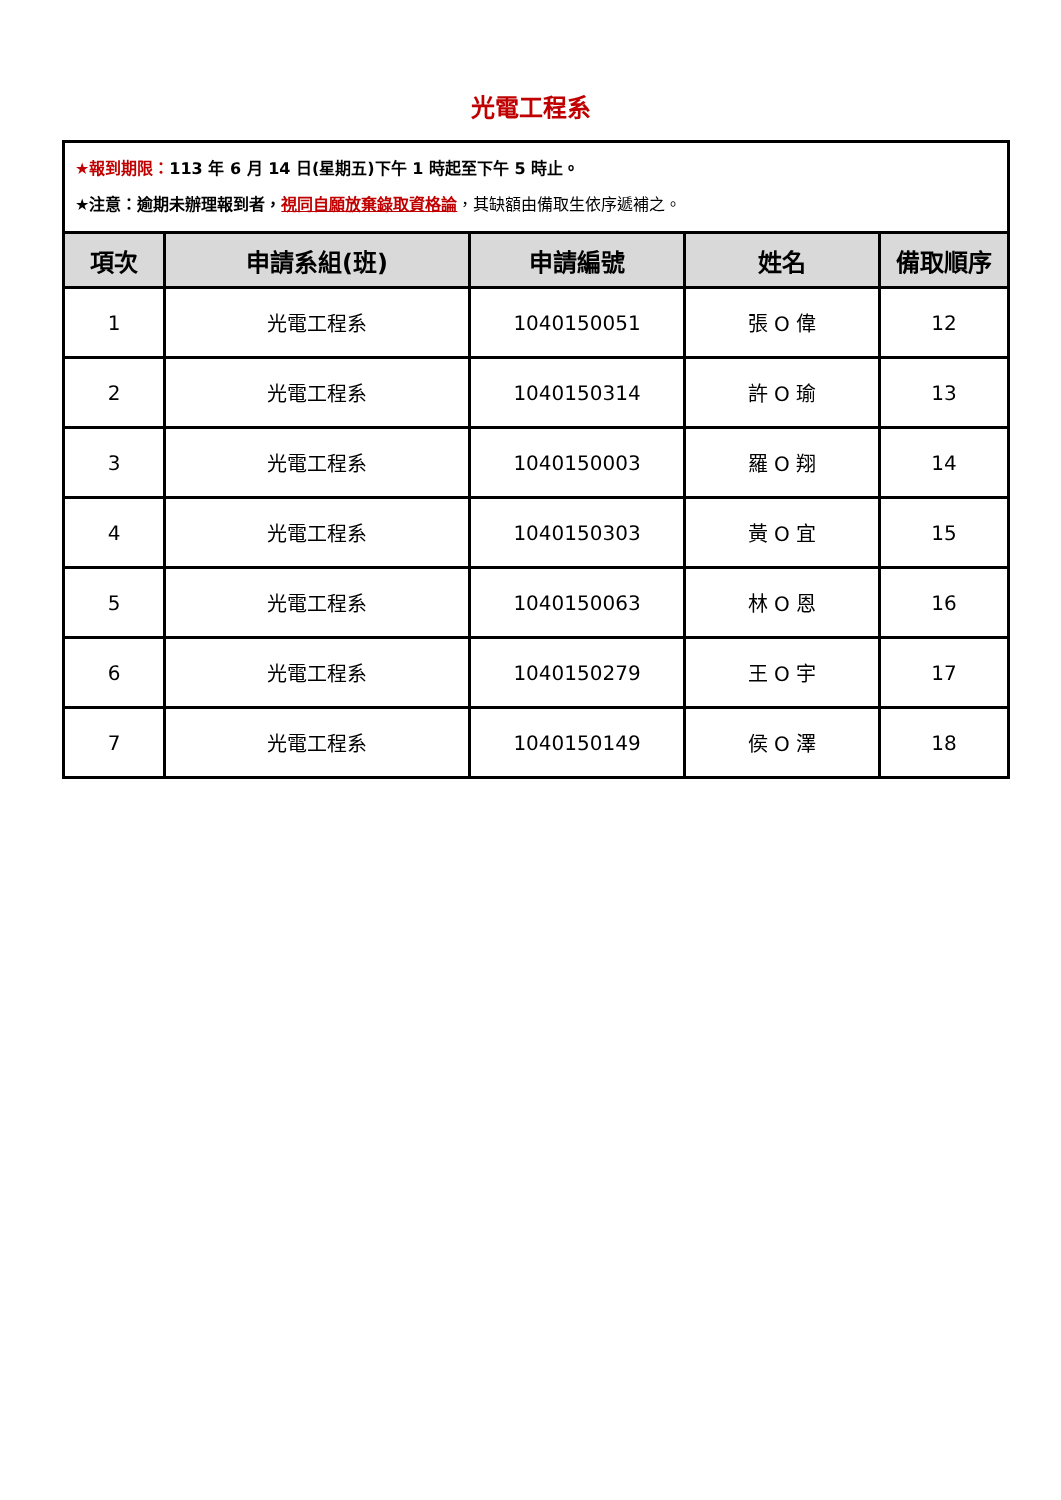光電工程系
| ★報到期限： 113 年 6 月 14 日(星期五)下午 1 時起至下午 5 時止。 ★注意：逾期未辦理報到者， 視同自願放棄錄取資格論 ，其缺額由備取生依序遞補之。 | | | | |
| 項次 | 申請系組(班) | 申請編號 | 姓名 | 備取順序 |
| 1 | 光電工程系 | 1040150051 | 張 O 偉 | 12 |
| 2 | 光電工程系 | 1040150314 | 許 O 瑜 | 13 |
| 3 | 光電工程系 | 1040150003 | 羅 O 翔 | 14 |
| 4 | 光電工程系 | 1040150303 | 黃 O 宜 | 15 |
| 5 | 光電工程系 | 1040150063 | 林 O 恩 | 16 |
| 6 | 光電工程系 | 1040150279 | 王 O 宇 | 17 |
| 7 | 光電工程系 | 1040150149 | 侯 O 澤 | 18 |